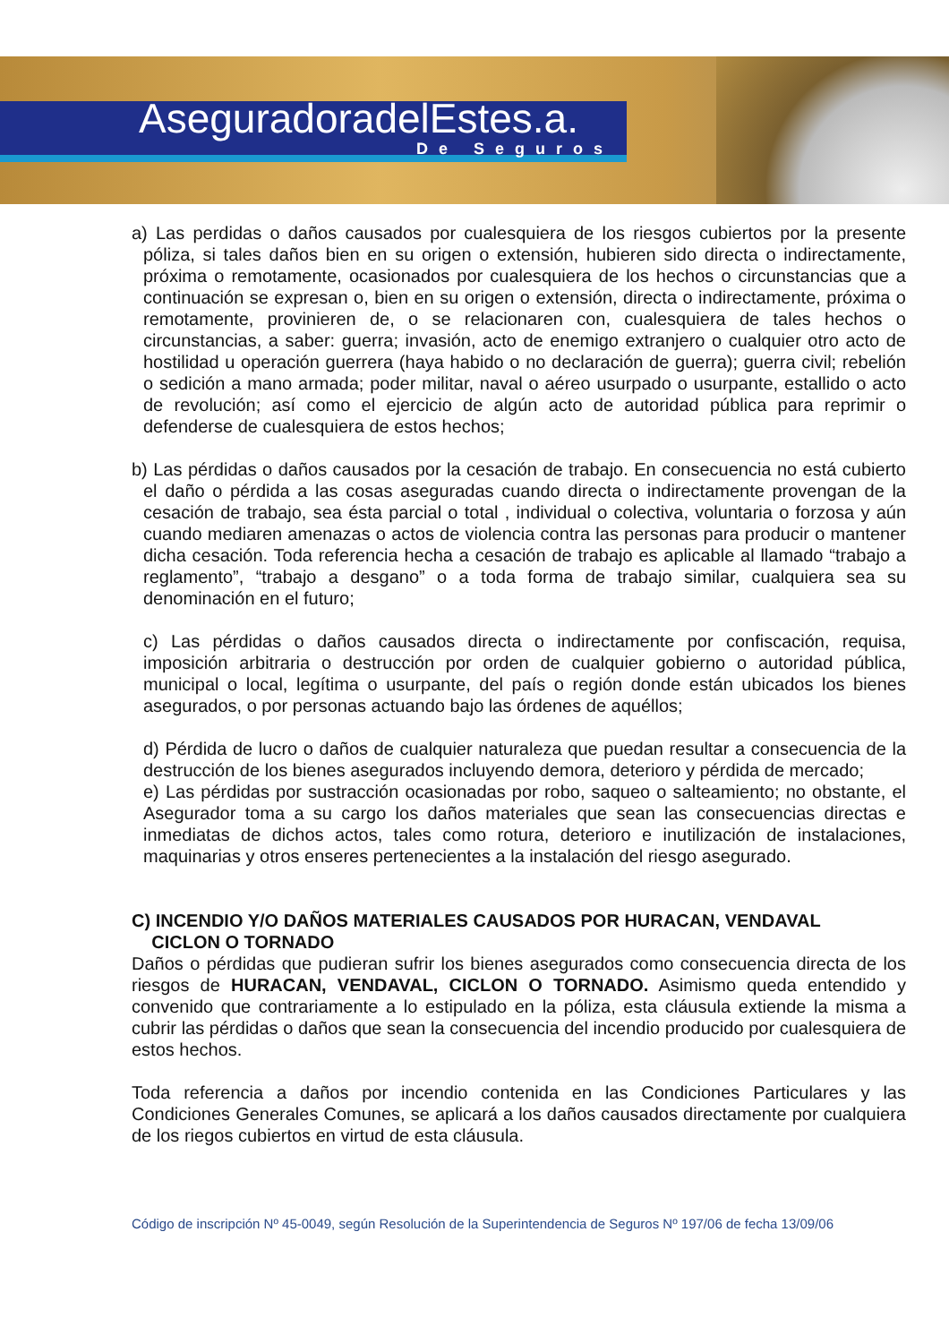AseguradoradelEstes.a.
De Seguros
a) Las perdidas o daños causados por cualesquiera de los riesgos cubiertos por la presente póliza, si tales daños bien en su origen o extensión, hubieren sido directa o indirectamente, próxima o remotamente, ocasionados por cualesquiera de los hechos o circunstancias que a continuación se expresan o, bien en su origen o extensión, directa o indirectamente, próxima o remotamente, provinieren de, o se relacionaren con, cualesquiera de tales hechos o circunstancias, a saber: guerra; invasión, acto de enemigo extranjero o cualquier otro acto de hostilidad u operación guerrera (haya habido o no declaración de guerra); guerra civil; rebelión o sedición a mano armada; poder militar, naval o aéreo usurpado o usurpante, estallido o acto de revolución; así como el ejercicio de algún acto de autoridad pública para reprimir o defenderse de cualesquiera de estos hechos;
b) Las pérdidas o daños causados por la cesación de trabajo. En consecuencia no está cubierto el daño o pérdida a las cosas aseguradas cuando directa o indirectamente provengan de la cesación de trabajo, sea ésta parcial o total , individual o colectiva, voluntaria o forzosa y aún cuando mediaren amenazas o actos de violencia contra las personas para producir o mantener dicha cesación. Toda referencia hecha a cesación de trabajo es aplicable al llamado “trabajo a reglamento”, “trabajo a desgano” o a toda forma de trabajo similar, cualquiera sea su denominación en el futuro;
c) Las pérdidas o daños causados directa o indirectamente por confiscación, requisa, imposición arbitraria o destrucción por orden de cualquier gobierno o autoridad pública, municipal o local, legítima o usurpante, del país o región donde están ubicados los bienes asegurados, o por personas actuando bajo las órdenes de aquéllos;
d) Pérdida de lucro o daños de cualquier naturaleza que puedan resultar a consecuencia de la destrucción de los bienes asegurados incluyendo demora, deterioro y pérdida de mercado;
e) Las pérdidas por sustracción ocasionadas por robo, saqueo o salteamiento; no obstante, el Asegurador toma a su cargo los daños materiales que sean las consecuencias directas e inmediatas de dichos actos, tales como rotura, deterioro e inutilización de instalaciones, maquinarias y otros enseres pertenecientes a la instalación del riesgo asegurado.
C) INCENDIO Y/O DAÑOS MATERIALES CAUSADOS POR HURACAN, VENDAVAL
CICLON O TORNADO
Daños o pérdidas que pudieran sufrir los bienes asegurados como consecuencia directa de los riesgos de HURACAN, VENDAVAL, CICLON O TORNADO. Asimismo queda entendido y convenido que contrariamente a lo estipulado en la póliza, esta cláusula extiende la misma a cubrir las pérdidas o daños que sean la consecuencia del incendio producido por cualesquiera de estos hechos.
Toda referencia a daños por incendio contenida en las Condiciones Particulares y las Condiciones Generales Comunes, se aplicará a los daños causados directamente por cualquiera de los riegos cubiertos en virtud de esta cláusula.
Código de inscripción Nº 45-0049, según Resolución de la Superintendencia de Seguros Nº 197/06 de fecha 13/09/06